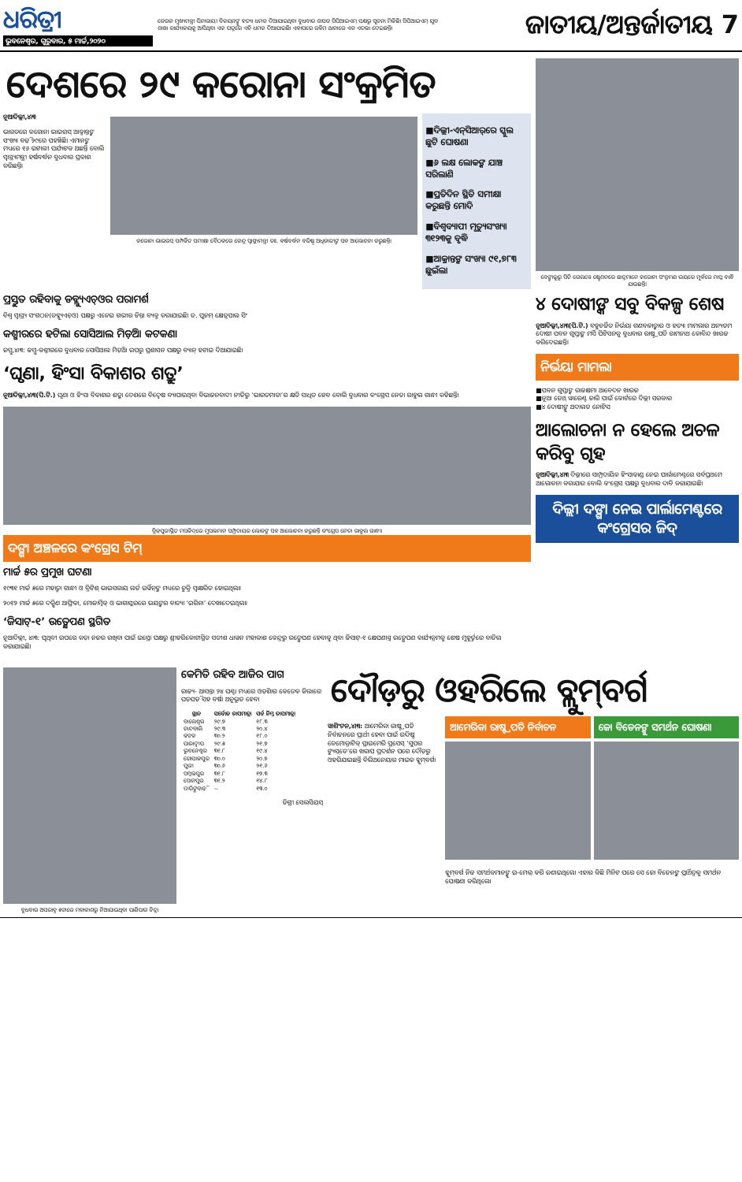ଧରିତ୍ରୀ
ଭୁବନେଶ୍ୱର, ଗୁରୁବାର, ୫ ମାର୍ଚ୍ଚ,୨୦୨୦
କେରଳ ମୁଖ୍ୟମନ୍ତ୍ରୀ ପିନାରାୟୀ ବିଜୟନଙ୍କୁ ହତ୍ୟା ଧମକ ଦିଆଯାଇଥିବା ବୁଧବାର ଶାସକ ସିପିଆଇଏମ୍ ପକ୍ଷରୁ ସୂଚନା ମିଳିଛି। ସିପିଆଇଏମ୍ ଯୁବ ଶାଖା କାର୍ଯ୍ୟାଳୟକୁ ଆସିଥିବା ଏକ ପତ୍ରରେ ଏହି ଧମକ ଦିଆଯାଇଛି। ଏହାପରେ ରହିମ ଥାନାରେ ଏକ ଏତଲା ଦେଇଛନ୍ତି।
ଜାତୀୟ/ଅନ୍ତର୍ଜାତୀୟ 7
ଦେଶରେ ୨୯ କରୋନା ସଂକ୍ରମିତ
ନୂଆଦିଲ୍ଲୀ,୪।୩
ଭାରତରେ କରୋନା ଭାଇରସ୍ ଆକ୍ରାନ୍ତଙ୍କ ସଂଖ୍ୟା ବଢ଼ି ୨୯ରେ ପହଞ୍ଚିଛି। ଏମାନଙ୍କ ମଧ୍ୟରେ ୧୬ ଇଟାଲୀ ପର୍ଯ୍ୟଟକ ଅଛନ୍ତି ବୋଲି ସ୍ୱାସ୍ଥ୍ୟମନ୍ତ୍ରୀ ହର୍ଷବର୍ଦ୍ଧନ ବୁଧବାର ପ୍ରକାଶ କରିଛନ୍ତି।
କରୋନା ଭାଇରସ୍ ସମ୍ପର୍କିତ ସମୀକ୍ଷା ବୈଠକରେ କେନ୍ଦ୍ର ସ୍ୱାସ୍ଥ୍ୟମନ୍ତ୍ରୀ ଡଃ. ହର୍ଷବର୍ଦ୍ଧନ ବରିଷ୍ଠ ଅଧିକାରୀଙ୍କ ସହ ଆଲୋଚନା କରୁଛନ୍ତି।
■ଦିଲ୍ଲୀ-ଏନ୍‌ସିଆର୍‌ରେ ସ୍କୁଲ ଛୁଟି ଘୋଷଣା
■୬ ଲକ୍ଷ ଲୋକଙ୍କ ଯାଞ୍ଚ ସରିଲାଣି
■ପ୍ରତିଦିନ ସ୍ଥିତି ସମୀକ୍ଷା କରୁଛନ୍ତି ମୋଦି
■ବିଶ୍ୱବ୍ୟାପୀ ମୃତ୍ୟୁସଂଖ୍ୟା ୩୧୨୩କୁ ବୃଦ୍ଧି
■ଆକ୍ରାନ୍ତଙ୍କ ସଂଖ୍ୟା ୯୧,୭୮୩ ଛୁଇଁଲା
ପ୍ରସ୍ତୁତ ରହିବାକୁ ଡବ୍ଲ୍ୟୁଏଚ୍ଓର ପରାମର୍ଶ
ବିଶ୍ୱ ସ୍ୱାସ୍ଥ୍ୟ ସଂଗଠନ(ଡବ୍ଲ୍ୟୁଏଚ୍ଓ) ପକ୍ଷରୁ ଏନେଇ ଗଭୀର ଚିନ୍ତା ବ୍ୟକ୍ତ କରାଯାଇଛି। ଡ. ପୁନମ୍ କ୍ଷେତ୍ରପାଲ ସିଂ
କଶ୍ମୀରରେ ହଟିଲା ସୋସିଆଲ ମିଡ଼ିଆ କଟକଣା
ଜମ୍ମୁ,୪।୩: ଜମ୍ମୁ-କଶ୍ମୀରରେ ବୁଧବାର ସୋସିଆଲ ମିଡ଼ିଆ ଉପରୁ ପ୍ରଶାସନ ପକ୍ଷରୁ ବ୍ୟାନ୍ ହଟାଇ ଦିଆଯାଇଛି।
‘ଘୃଣା, ହିଂସା ବିକାଶର ଶତ୍ରୁ’
ନୂଆଦିଲ୍ଲୀ,୪।୩(ପି.ଟି.) ଘୃଣା ଓ ହିଂସା ବିକାଶର ଶତ୍ରୁ। ଦେଶରେ ବିଦ୍ୱେଷ ବ୍ୟାପାଉଥିବା ବିଭାଜନବାଦୀ ନୀତିରୁ ‘ଭାରତମାତା’ର କ୍ଷତି ସାଧିତ ହେବ ବୋଲି ବୁଧବାର କଂଗ୍ରେସ ନେତା ରାହୁଲ ଗାନ୍ଧୀ କହିଛନ୍ତି।
ବ୍ରିଜ୍‌ପୁରୀସ୍ଥିତ ମସଜିଦ୍‌ରେ ମୁସଲମାନ ସମ୍ପ୍ରଦାୟର ଲୋକଙ୍କ ସହ ଆଲୋଚନା କରୁଛନ୍ତି କଂଗ୍ରେସ ନେତା ରାହୁଲ ଗାନ୍ଧୀ।
ଦଙ୍ଗା ଅଞ୍ଚଳରେ କଂଗ୍ରେସ ଟିମ୍
ମାର୍ଚ୍ଚ ୫ର ପ୍ରମୁଖ ଘଟଣା
୧୯୩୧ ମାର୍ଚ୍ଚ ୫ରେ ମହାତ୍ମା ଗାନ୍ଧୀ ଓ ବ୍ରିଟିଶ୍ ଭାଇସରାୟ ଲର୍ଡ ଇର୍ୱିନ୍‌ଙ୍କ ମଧ୍ୟରେ ଚୁକ୍ତି ସ୍ୱାକ୍ଷରିତ ହୋଇଥିଲା।
୨୦୧୨ ମାର୍ଚ୍ଚ ୫ରେ ଦକ୍ଷିଣ ଆଫ୍ରିକା, ମୋଜାମ୍ବିକ୍ ଓ ଭାଗାସ୍କରରେ ଭୟଙ୍କର ବାତ୍ୟା ‘ଇରିନା’ ଦେଖାଦେଇଥିଲା।
‘ଜିସାଟ୍-୧’ ଉତ୍କ୍ଷେପଣ ସ୍ଥଗିତ
ନୂଆଦିଲ୍ଲୀ, ୪।୩: ପୃଥିବୀ ଉପରେ କଡ଼ା ନଜର ରଖିବା ପାଇଁ ଇସ୍ରୋ ପକ୍ଷରୁ ଶ୍ରୀହରିକୋଟାସ୍ଥିତ ସତୀଶ ଧାୱନ ମହାକାଶ କେନ୍ଦ୍ରରୁ ଉତ୍କ୍ଷେପଣ ହେବାକୁ ଥିବା ଜିସାଟ୍-୧ କ୍ଷେପଣାସ୍ତ୍ର ଉତ୍କ୍ଷେପଣ କାର୍ଯ୍ୟକ୍ରମକୁ ଶେଷ ମୁହୂର୍ତ୍ତରେ ବାତିଲ କରାଯାଇଛି।
ବେଙ୍ଗାଲୁରୁ ସିଟି ରେଲୱେ ଷ୍ଟେଶନରେ ଛାତ୍ରମାନେ କରୋନା ସଂକ୍ରମଣ ଭୟରେ ମୁହଁରେ ମାସ୍କ ବାନ୍ଧି ଯାଉଛନ୍ତି।
୪ ଦୋଷୀଙ୍କ ସବୁ ବିକଳ୍ପ ଶେଷ
ନୂଆଦିଲ୍ଲୀ,୪।୩(ପି.ଟି.) ବହୁଚର୍ଚ୍ଚିତ ନିର୍ଭୟା ଗଣବଳାତ୍କାର ଓ ହତ୍ୟା ମାମଲାର ଅନ୍ୟତମ ଦୋଷୀ ପବନ ଗୁପ୍ତାଙ୍କ ମର୍ସି ପିଟିସନକୁ ବୁଧବାର ରାଷ୍ଟ୍ରପତି ରାମନାଥ କୋବିନ୍ଦ ଖାରଜ କରିଦେଇଛନ୍ତି।
ନିର୍ଭୟା ମାମଲା
■ପବନ ଗୁପ୍ତାଙ୍କ ରାଜକ୍ଷମା ଆବେଦନ ଖାରଜ
■ନୂଆ ଡେଥ୍ ୱାରେଣ୍ଟ ଜାରି ପାଇଁ କୋର୍ଟରେ ଦିଲ୍ଲୀ ସରକାର
■୪ ଦୋଷୀଙ୍କୁ ଅଦାଲତ ନୋଟିସ
ଆଲୋଚନା ନ ହେଲେ ଅଚଳ କରିବୁ ଗୃହ
ନୂଆଦିଲ୍ଲୀ,୪।୩ ଦିଲ୍ଲୀରେ ସାମ୍ପ୍ରଦାୟିକ ହିଂସାକାଣ୍ଡ ନେଇ ପାର୍ଲାମେଣ୍ଟରେ ସର୍ବପ୍ରଥମେ ଆଲୋଚନା କରାଯାଉ ବୋଲି କଂଗ୍ରେସ ପକ୍ଷରୁ ବୁଧବାର ଦାବି କରାଯାଇଛି।
ଦିଲ୍ଲୀ ଦଙ୍ଗା ନେଇ ପାର୍ଲାମେଣ୍ଟରେ କଂଗ୍ରେସର ଜିଦ୍
ବୁଧବାର ଅପରାହ୍ନ ୫ଟାରେ ମହାକାଶରୁ ନିଆଯାଇଥିବା ପାଣିପାଗ ଚିତ୍ର।
କେମିତି ରହିବ ଆଜିର ପାଗ
ରାଜ୍ୟ- ଆସନ୍ତା ୨୪ ଘଣ୍ଟା ମଧ୍ୟରେ ଓଡ଼ିଶାର କେତେକ ଜିଲାରେ ଘଡ଼ଘଡ଼ି ସହ ବର୍ଷା ଅନୁଭୂତ ହେବ।
| ସ୍ଥାନ | ସର୍ବୋଚ୍ଚ ତାପମାତ୍ରା | ସର୍ବ ନିମ୍ନ ତାପମାତ୍ରା |
| --- | --- | --- |
| ବାଲେଶ୍ୱର | ୨୯.୭ | ୧୮.୩ |
| ଚାନ୍ଦବାଲି | ୨୯.୩ | ୨୦.୪ |
| କଟକ | ୩୦.୨ | ୧୮.୦ |
| ପାରାଦ୍ୱୀପ | ୨୯.୫ | ୨୧.୭ |
| ଭୁବନେଶ୍ୱର | ୩୧.୮ | ୧୯.୪ |
| ଗୋପାଳପୁର | ୩୦.୦ | ୨୦.୭ |
| ପୁରୀ | ୩୦.୬ | ୨୧.୬ |
| ସମ୍ବଲପୁର | ୩୧.୮ | ୧୭.୩ |
| ସୋନପୁର | ୩୧.୨ | ୧୪.୮ |
| ଦାରିଙ୍ଗବାଡ଼ି | -- | ୧୩.୦ |
ଡିଗ୍ରୀ ସେଲସିୟସ୍
ଦୌଡ଼ରୁ ଓହରିଲେ ବ୍ଲୁମ୍‌ବର୍ଗ
ୱାଶିଂଟନ,୪।୩: ଆମେରିକା ରାଷ୍ଟ୍ରପତି ନିର୍ବାଚନରେ ପ୍ରାର୍ଥୀ ହେବା ପାଇଁ ଉଦ୍ଦିଷ୍ଟ ଡେମୋକ୍ରାଟିକ୍ ପ୍ରାଇମେରି ପ୍ରସେସ୍ ‘ସୁପର ଟ୍ୟୁସ୍‌ଡେ’ରେ ଖରାପ ପ୍ରଦର୍ଶନ ପରେ ଦୌଡ଼ରୁ ଓହରିଯାଇଛନ୍ତି ବିଲିଅନେୟାର ମାଇକ ବ୍ଲୁମ୍‌ବର୍ଗ।
ଆମେରିକା ରାଷ୍ଟ୍ରପତି ନିର୍ବାଚନ ଜୋ ବିଡେନଙ୍କୁ ସମର୍ଥନ ଘୋଷଣା
ବ୍ଲୁମ୍‌ବର୍ଗ ନିଜ ସମର୍ଥକମାନଙ୍କୁ ଇ-ମେଲ୍ କରି ଜଣାଇଥିଲେ। ଏହାର କିଛି ମିନିଟ ପରେ ସେ ଜୋ ବିଡେନଙ୍କ ପ୍ରାର୍ଥିତ୍ୱକୁ ସମର୍ଥନ ଘୋଷଣା କରିଥିଲେ।